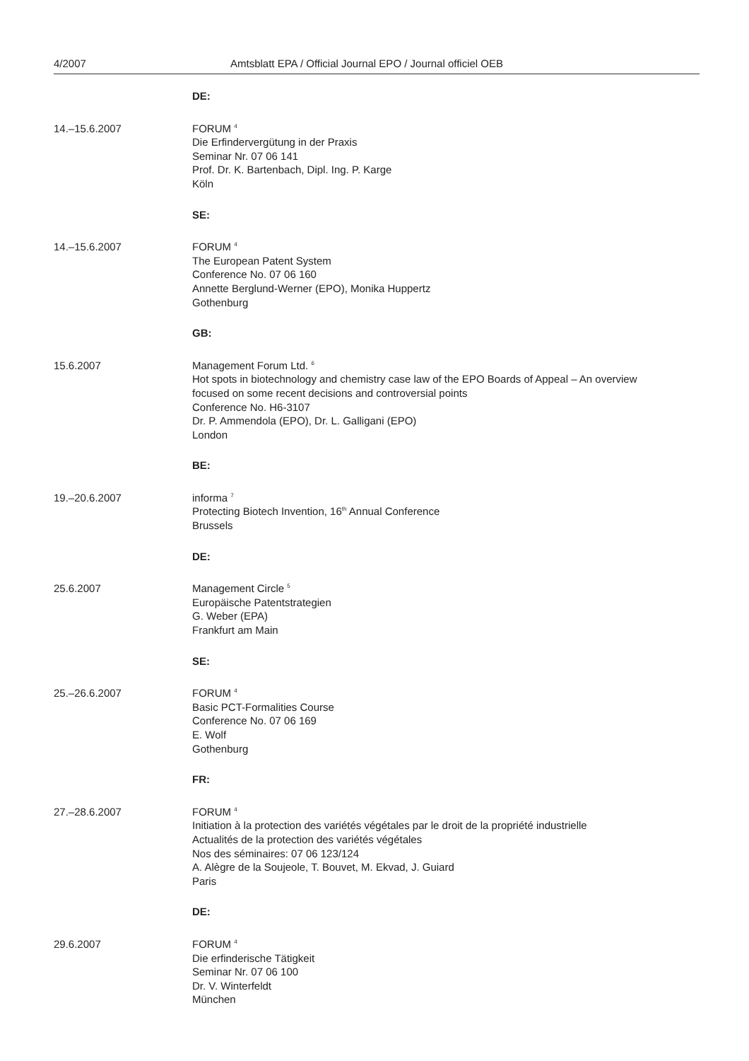4/2007 Amtsblatt EPA / Official Journal EPO / Journal officiel OEB
DE:
14.–15.6.2007 FORUM <sup>4</sup>
Die Erfindervergütung in der Praxis
Seminar Nr. 07 06 141
Prof. Dr. K. Bartenbach, Dipl. Ing. P. Karge
Köln
SE:
14.–15.6.2007 FORUM <sup>4</sup>
The European Patent System
Conference No. 07 06 160
Annette Berglund-Werner (EPO), Monika Huppertz
Gothenburg
GB:
15.6.2007 Management Forum Ltd. <sup>6</sup>
Hot spots in biotechnology and chemistry case law of the EPO Boards of Appeal – An overview
focused on some recent decisions and controversial points
Conference No. H6-3107
Dr. P. Ammendola (EPO), Dr. L. Galligani (EPO)
London
BE:
19.–20.6.2007 informa <sup>7</sup>
Protecting Biotech Invention, 16<sup>th</sup> Annual Conference
Brussels
DE:
25.6.2007 Management Circle <sup>5</sup>
Europäische Patentstrategien
G. Weber (EPA)
Frankfurt am Main
SE:
25.–26.6.2007 FORUM <sup>4</sup>
Basic PCT-Formalities Course
Conference No. 07 06 169
E. Wolf
Gothenburg
FR:
27.–28.6.2007 FORUM <sup>4</sup>
Initiation à la protection des variétés végétales par le droit de la propriété industrielle
Actualités de la protection des variétés végétales
Nos des séminaires: 07 06 123/124
A. Alègre de la Soujeole, T. Bouvet, M. Ekvad, J. Guiard
Paris
DE:
29.6.2007 FORUM <sup>4</sup>
Die erfinderische Tätigkeit
Seminar Nr. 07 06 100
Dr. V. Winterfeldt
München